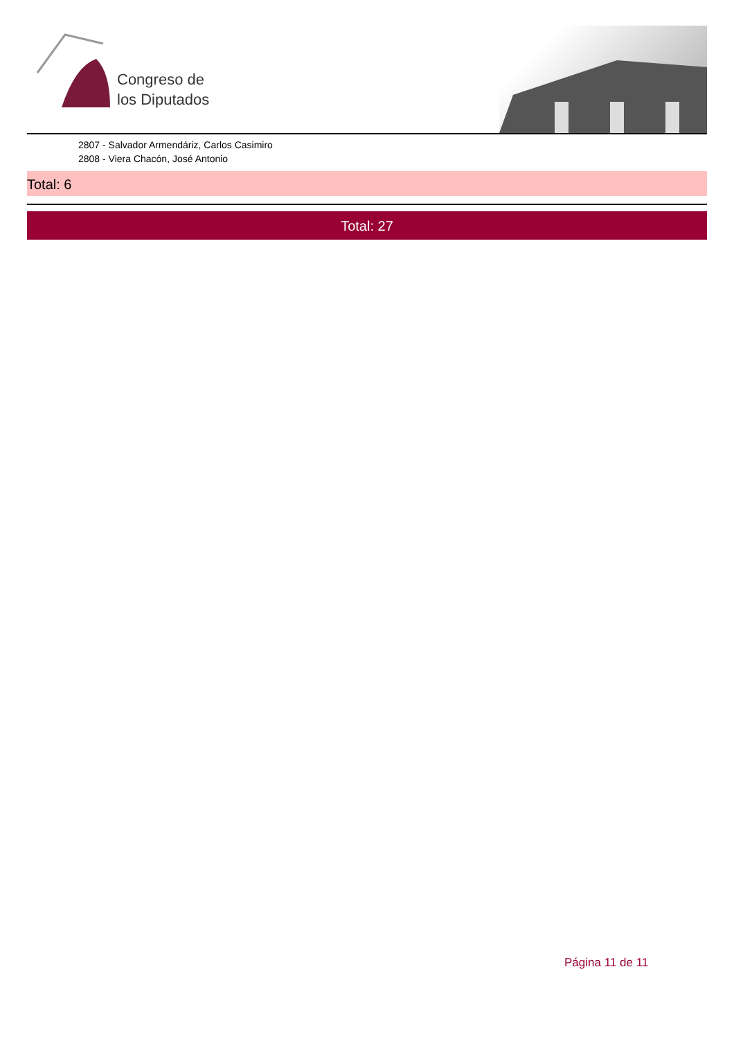Congreso de
los Diputados
2807 - Salvador Armendáriz, Carlos Casimiro
2808 - Viera Chacón, José Antonio
Total: 6
Total: 27
Página 11 de 11